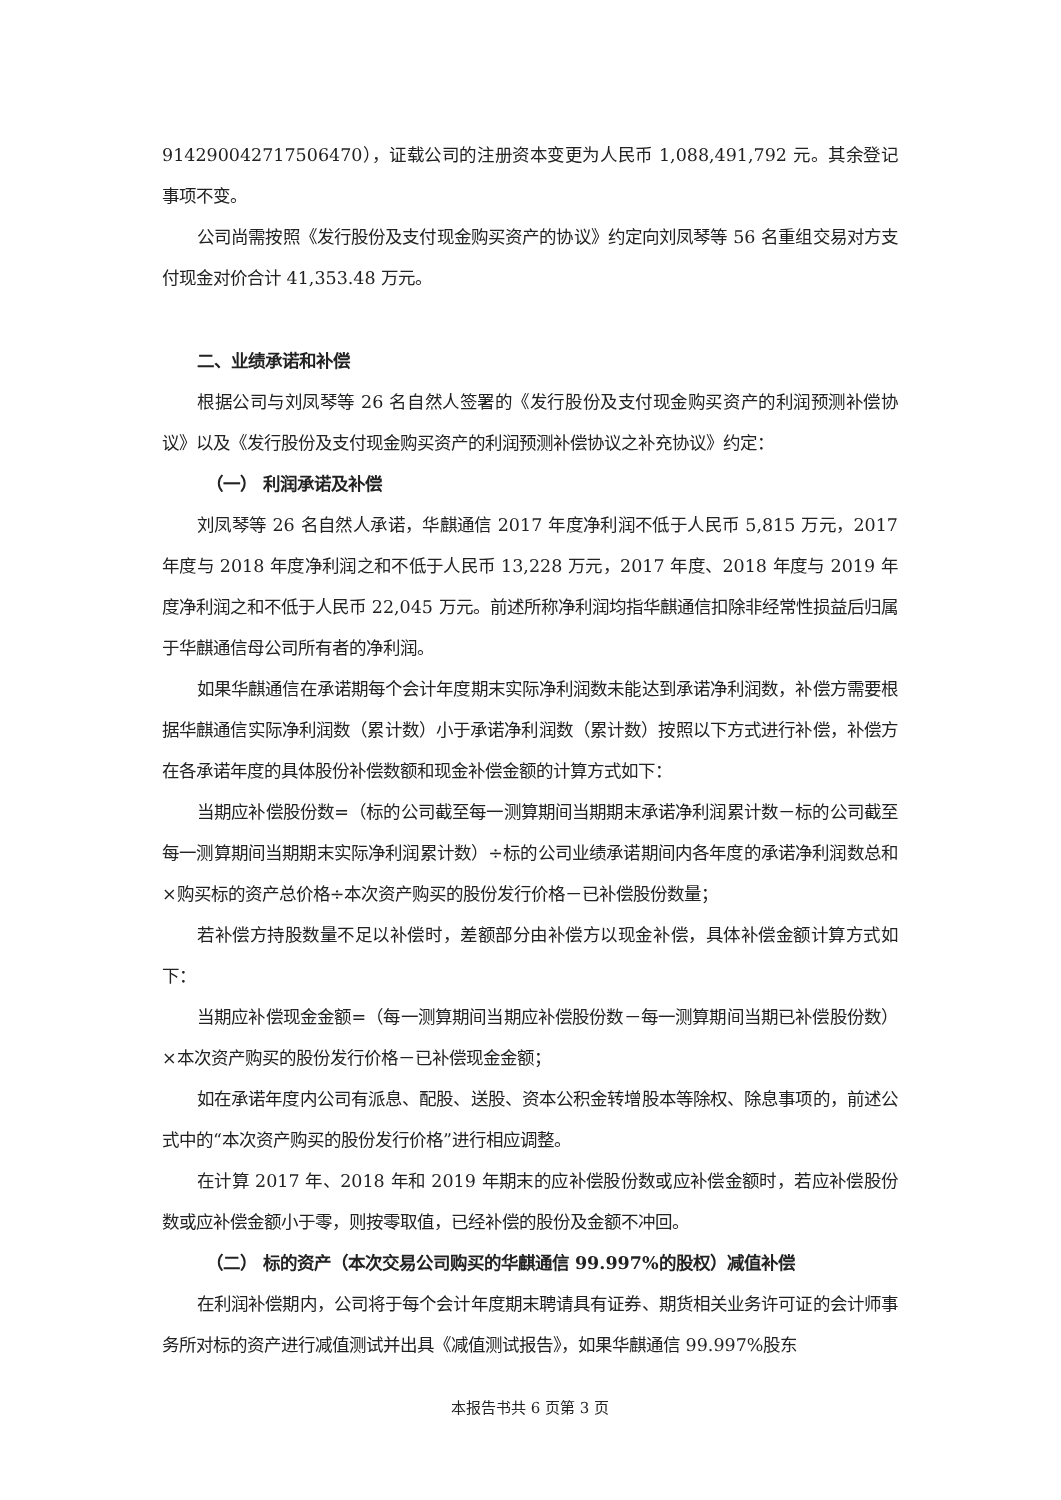914290042717506470），证载公司的注册资本变更为人民币 1,088,491,792 元。其余登记事项不变。
公司尚需按照《发行股份及支付现金购买资产的协议》约定向刘凤琴等 56 名重组交易对方支付现金对价合计 41,353.48 万元。
二、业绩承诺和补偿
根据公司与刘凤琴等 26 名自然人签署的《发行股份及支付现金购买资产的利润预测补偿协议》以及《发行股份及支付现金购买资产的利润预测补偿协议之补充协议》约定：
（一） 利润承诺及补偿
刘凤琴等 26 名自然人承诺，华麒通信 2017 年度净利润不低于人民币 5,815 万元，2017 年度与 2018 年度净利润之和不低于人民币 13,228 万元，2017 年度、2018 年度与 2019 年度净利润之和不低于人民币 22,045 万元。前述所称净利润均指华麒通信扣除非经常性损益后归属于华麒通信母公司所有者的净利润。
如果华麒通信在承诺期每个会计年度期末实际净利润数未能达到承诺净利润数，补偿方需要根据华麒通信实际净利润数（累计数）小于承诺净利润数（累计数）按照以下方式进行补偿，补偿方在各承诺年度的具体股份补偿数额和现金补偿金额的计算方式如下：
当期应补偿股份数=（标的公司截至每一测算期间当期期末承诺净利润累计数－标的公司截至每一测算期间当期期末实际净利润累计数）÷标的公司业绩承诺期间内各年度的承诺净利润数总和×购买标的资产总价格÷本次资产购买的股份发行价格－已补偿股份数量；
若补偿方持股数量不足以补偿时，差额部分由补偿方以现金补偿，具体补偿金额计算方式如下：
当期应补偿现金金额=（每一测算期间当期应补偿股份数－每一测算期间当期已补偿股份数）×本次资产购买的股份发行价格－已补偿现金金额；
如在承诺年度内公司有派息、配股、送股、资本公积金转增股本等除权、除息事项的，前述公式中的“本次资产购买的股份发行价格”进行相应调整。
在计算 2017 年、2018 年和 2019 年期末的应补偿股份数或应补偿金额时，若应补偿股份数或应补偿金额小于零，则按零取值，已经补偿的股份及金额不冲回。
（二） 标的资产（本次交易公司购买的华麒通信 99.997%的股权）减值补偿
在利润补偿期内，公司将于每个会计年度期末聘请具有证券、期货相关业务许可证的会计师事务所对标的资产进行减值测试并出具《减值测试报告》，如果华麒通信 99.997%股东
本报告书共 6 页第 3 页